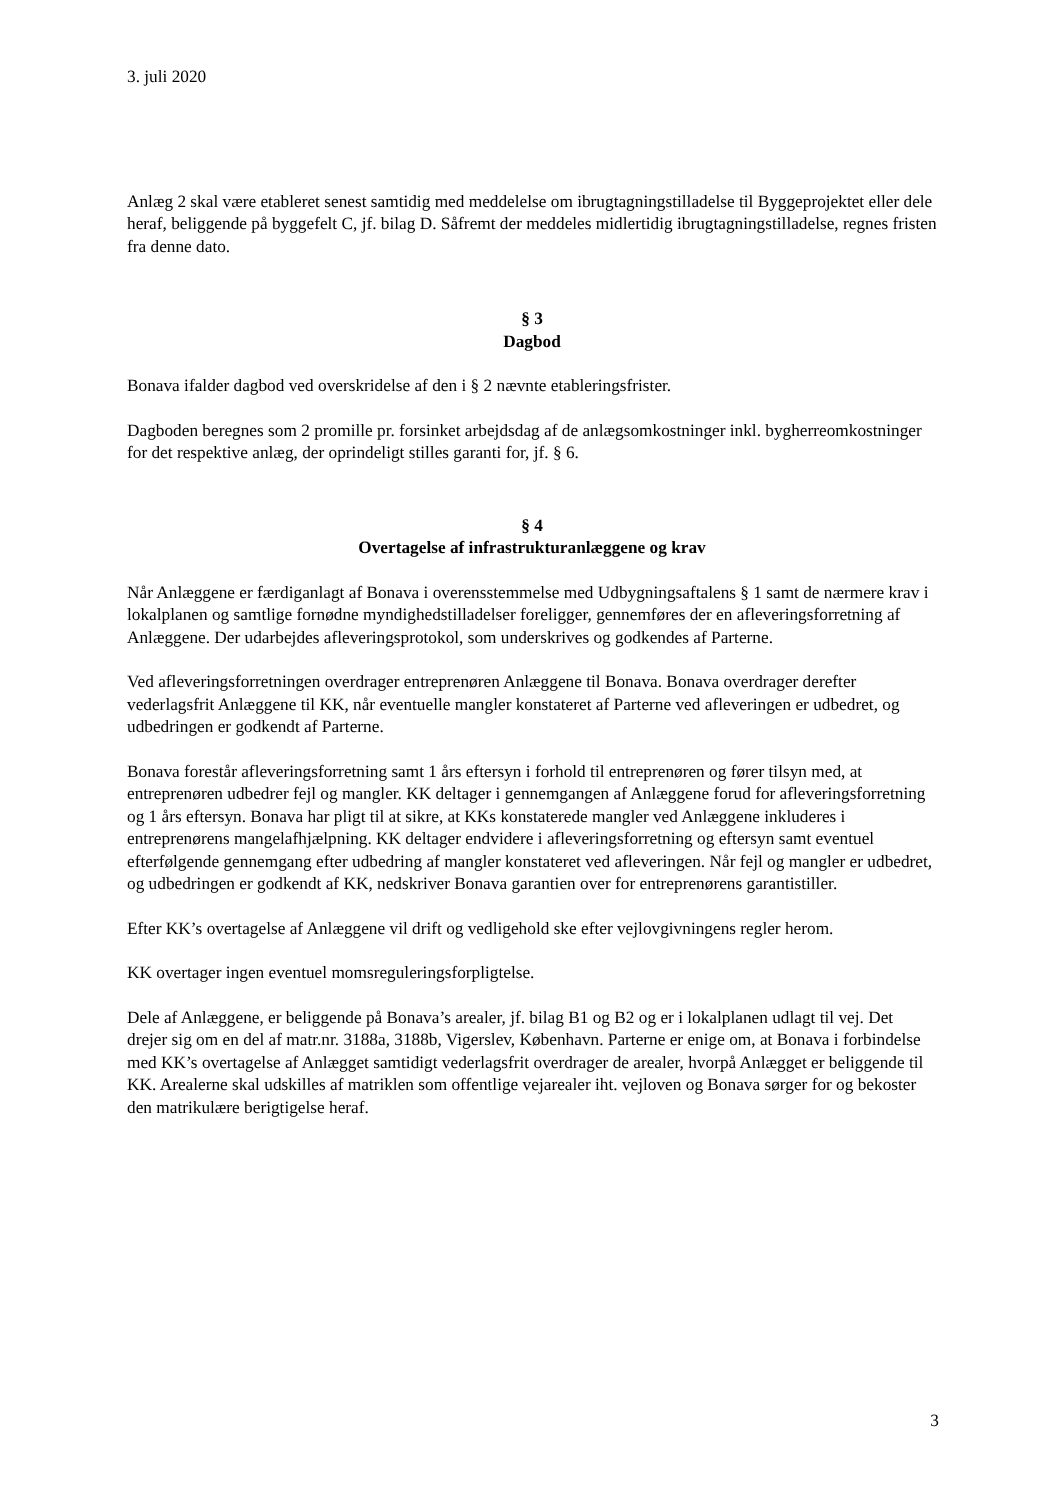3. juli 2020
Anlæg 2 skal være etableret senest samtidig med meddelelse om ibrugtagningstilladelse til Byggeprojektet eller dele heraf, beliggende på byggefelt C, jf. bilag D. Såfremt der meddeles midlertidig ibrugtagningstilladelse, regnes fristen fra denne dato.
§ 3
Dagbod
Bonava ifalder dagbod ved overskridelse af den i § 2 nævnte etableringsfrister.
Dagboden beregnes som 2 promille pr. forsinket arbejdsdag af de anlægsomkostninger inkl. bygherreomkostninger for det respektive anlæg, der oprindeligt stilles garanti for, jf. § 6.
§ 4
Overtagelse af infrastrukturanlæggene og krav
Når Anlæggene er færdiganlagt af Bonava i overensstemmelse med Udbygningsaftalens § 1 samt de nærmere krav i lokalplanen og samtlige fornødne myndighedstilladelser foreligger, gennemføres der en afleveringsforretning af Anlæggene. Der udarbejdes afleveringsprotokol, som underskrives og godkendes af Parterne.
Ved afleveringsforretningen overdrager entreprenøren Anlæggene til Bonava. Bonava overdrager derefter vederlagsfrit Anlæggene til KK, når eventuelle mangler konstateret af Parterne ved afleveringen er udbedret, og udbedringen er godkendt af Parterne.
Bonava forestår afleveringsforretning samt 1 års eftersyn i forhold til entreprenøren og fører tilsyn med, at entreprenøren udbedrer fejl og mangler. KK deltager i gennemgangen af Anlæggene forud for afleveringsforretning og 1 års eftersyn. Bonava har pligt til at sikre, at KKs konstaterede mangler ved Anlæggene inkluderes i entreprenørens mangelafhjælpning. KK deltager endvidere i afleveringsforretning og eftersyn samt eventuel efterfølgende gennemgang efter udbedring af mangler konstateret ved afleveringen. Når fejl og mangler er udbedret, og udbedringen er godkendt af KK, nedskriver Bonava garantien over for entreprenørens garantistiller.
Efter KK’s overtagelse af Anlæggene vil drift og vedligehold ske efter vejlovgivningens regler herom.
KK overtager ingen eventuel momsreguleringsforpligtelse.
Dele af Anlæggene, er beliggende på Bonava’s arealer, jf. bilag B1 og B2 og er i lokalplanen udlagt til vej. Det drejer sig om en del af matr.nr. 3188a, 3188b, Vigerslev, København. Parterne er enige om, at Bonava i forbindelse med KK’s overtagelse af Anlægget samtidigt vederlagsfrit overdrager de arealer, hvorpå Anlægget er beliggende til KK. Arealerne skal udskilles af matriklen som offentlige vejarealer iht. vejloven og Bonava sørger for og bekoster den matrikulære berigtigelse heraf.
3